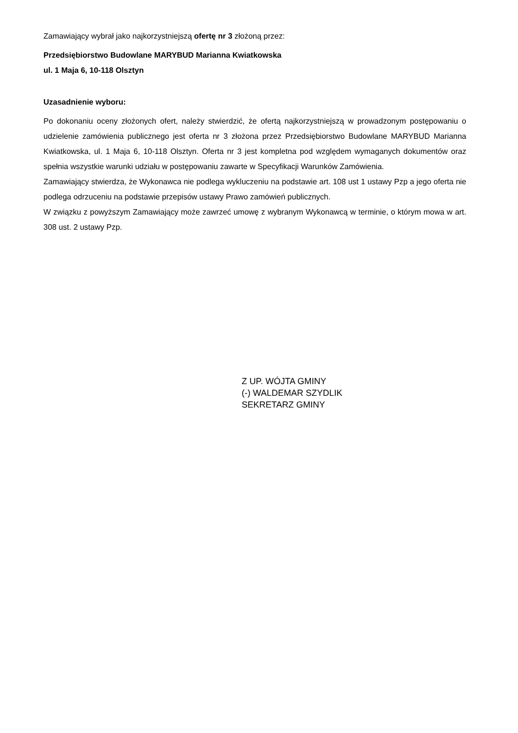Zamawiający wybrał jako najkorzystniejszą ofertę nr 3 złożoną przez:
Przedsiębiorstwo Budowlane MARYBUD Marianna Kwiatkowska
ul. 1 Maja 6, 10-118 Olsztyn
Uzasadnienie wyboru:
Po dokonaniu oceny złożonych ofert, należy stwierdzić, że ofertą najkorzystniejszą w prowadzonym postępowaniu o udzielenie zamówienia publicznego jest oferta nr 3 złożona przez Przedsiębiorstwo Budowlane MARYBUD Marianna Kwiatkowska, ul. 1 Maja 6, 10-118 Olsztyn. Oferta nr 3 jest kompletna pod względem wymaganych dokumentów oraz spełnia wszystkie warunki udziału w postępowaniu zawarte w Specyfikacji Warunków Zamówienia.
Zamawiający stwierdza, że Wykonawca nie podlega wykluczeniu na podstawie art. 108 ust 1 ustawy Pzp a jego oferta nie podlega odrzuceniu na podstawie przepisów ustawy Prawo zamówień publicznych.
W związku z powyższym Zamawiający może zawrzeć umowę z wybranym Wykonawcą w terminie, o którym mowa w art. 308 ust. 2 ustawy Pzp.
Z UP. WÓJTA GMINY
(-) WALDEMAR SZYDLIK
SEKRETARZ GMINY